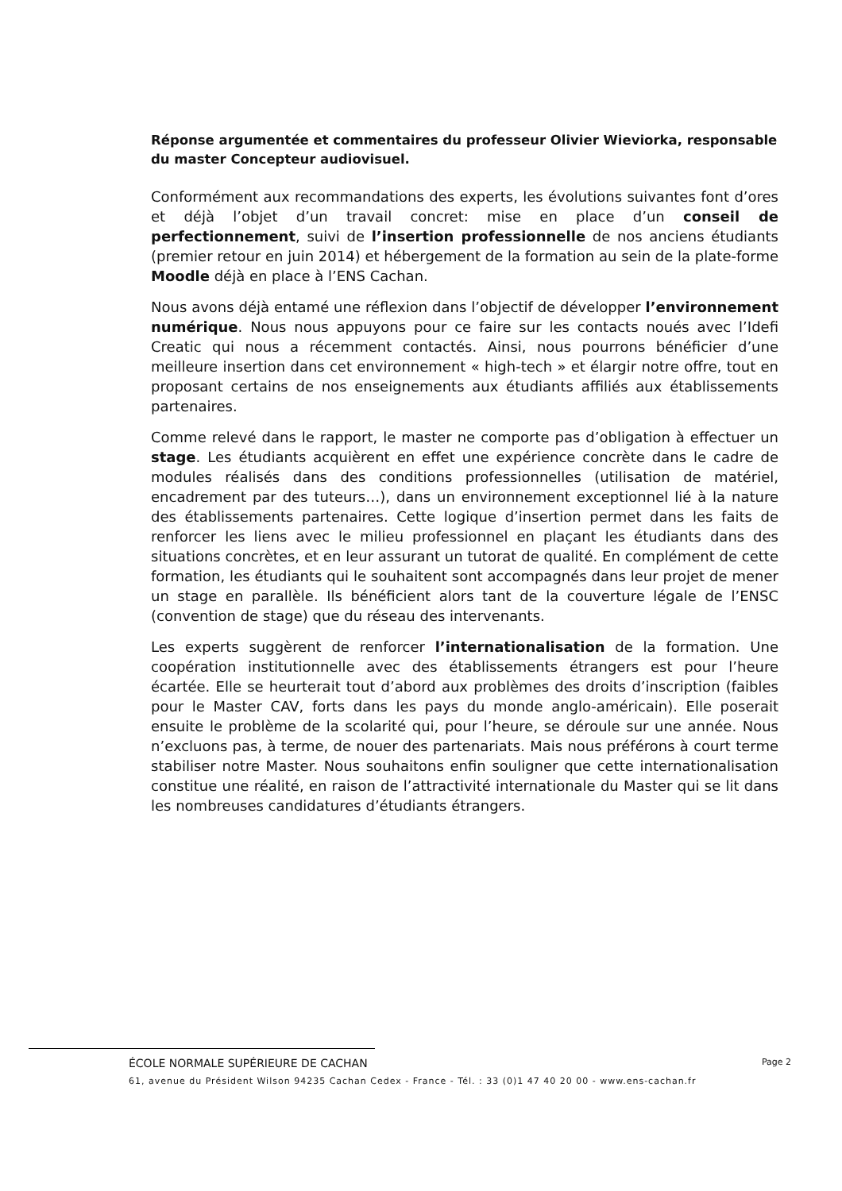Réponse argumentée et commentaires du professeur Olivier Wieviorka, responsable du master Concepteur audiovisuel.
Conformément aux recommandations des experts, les évolutions suivantes font d’ores et déjà l’objet d’un travail concret: mise en place d’un conseil de perfectionnement, suivi de l’insertion professionnelle de nos anciens étudiants (premier retour en juin 2014) et hébergement de la formation au sein de la plate-forme Moodle déjà en place à l’ENS Cachan.
Nous avons déjà entamé une réflexion dans l’objectif de développer l’environnement numérique. Nous nous appuyons pour ce faire sur les contacts noués avec l’Idefi Creatic qui nous a récemment contactés. Ainsi, nous pourrons bénéficier d’une meilleure insertion dans cet environnement « high-tech » et élargir notre offre, tout en proposant certains de nos enseignements aux étudiants affiliés aux établissements partenaires.
Comme relevé dans le rapport, le master ne comporte pas d’obligation à effectuer un stage. Les étudiants acquièrent en effet une expérience concrète dans le cadre de modules réalisés dans des conditions professionnelles (utilisation de matériel, encadrement par des tuteurs…), dans un environnement exceptionnel lié à la nature des établissements partenaires. Cette logique d’insertion permet dans les faits de renforcer les liens avec le milieu professionnel en plaçant les étudiants dans des situations concrètes, et en leur assurant un tutorat de qualité. En complément de cette formation, les étudiants qui le souhaitent sont accompagnés dans leur projet de mener un stage en parallèle. Ils bénéficient alors tant de la couverture légale de l’ENSC (convention de stage) que du réseau des intervenants.
Les experts suggèrent de renforcer l’internationalisation de la formation. Une coopération institutionnelle avec des établissements étrangers est pour l’heure écartée. Elle se heurterait tout d’abord aux problèmes des droits d’inscription (faibles pour le Master CAV, forts dans les pays du monde anglo-américain). Elle poserait ensuite le problème de la scolarité qui, pour l’heure, se déroule sur une année. Nous n’excluons pas, à terme, de nouer des partenariats. Mais nous préférons à court terme stabiliser notre Master. Nous souhaitons enfin souligner que cette internationalisation constitue une réalité, en raison de l’attractivité internationale du Master qui se lit dans les nombreuses candidatures d’étudiants étrangers.
ÉCOLE NORMALE SUPÉRIEURE DE CACHAN Page 2
61, avenue du Président Wilson 94235 Cachan Cedex - France - Tél. : 33 (0)1 47 40 20 00 - www.ens-cachan.fr